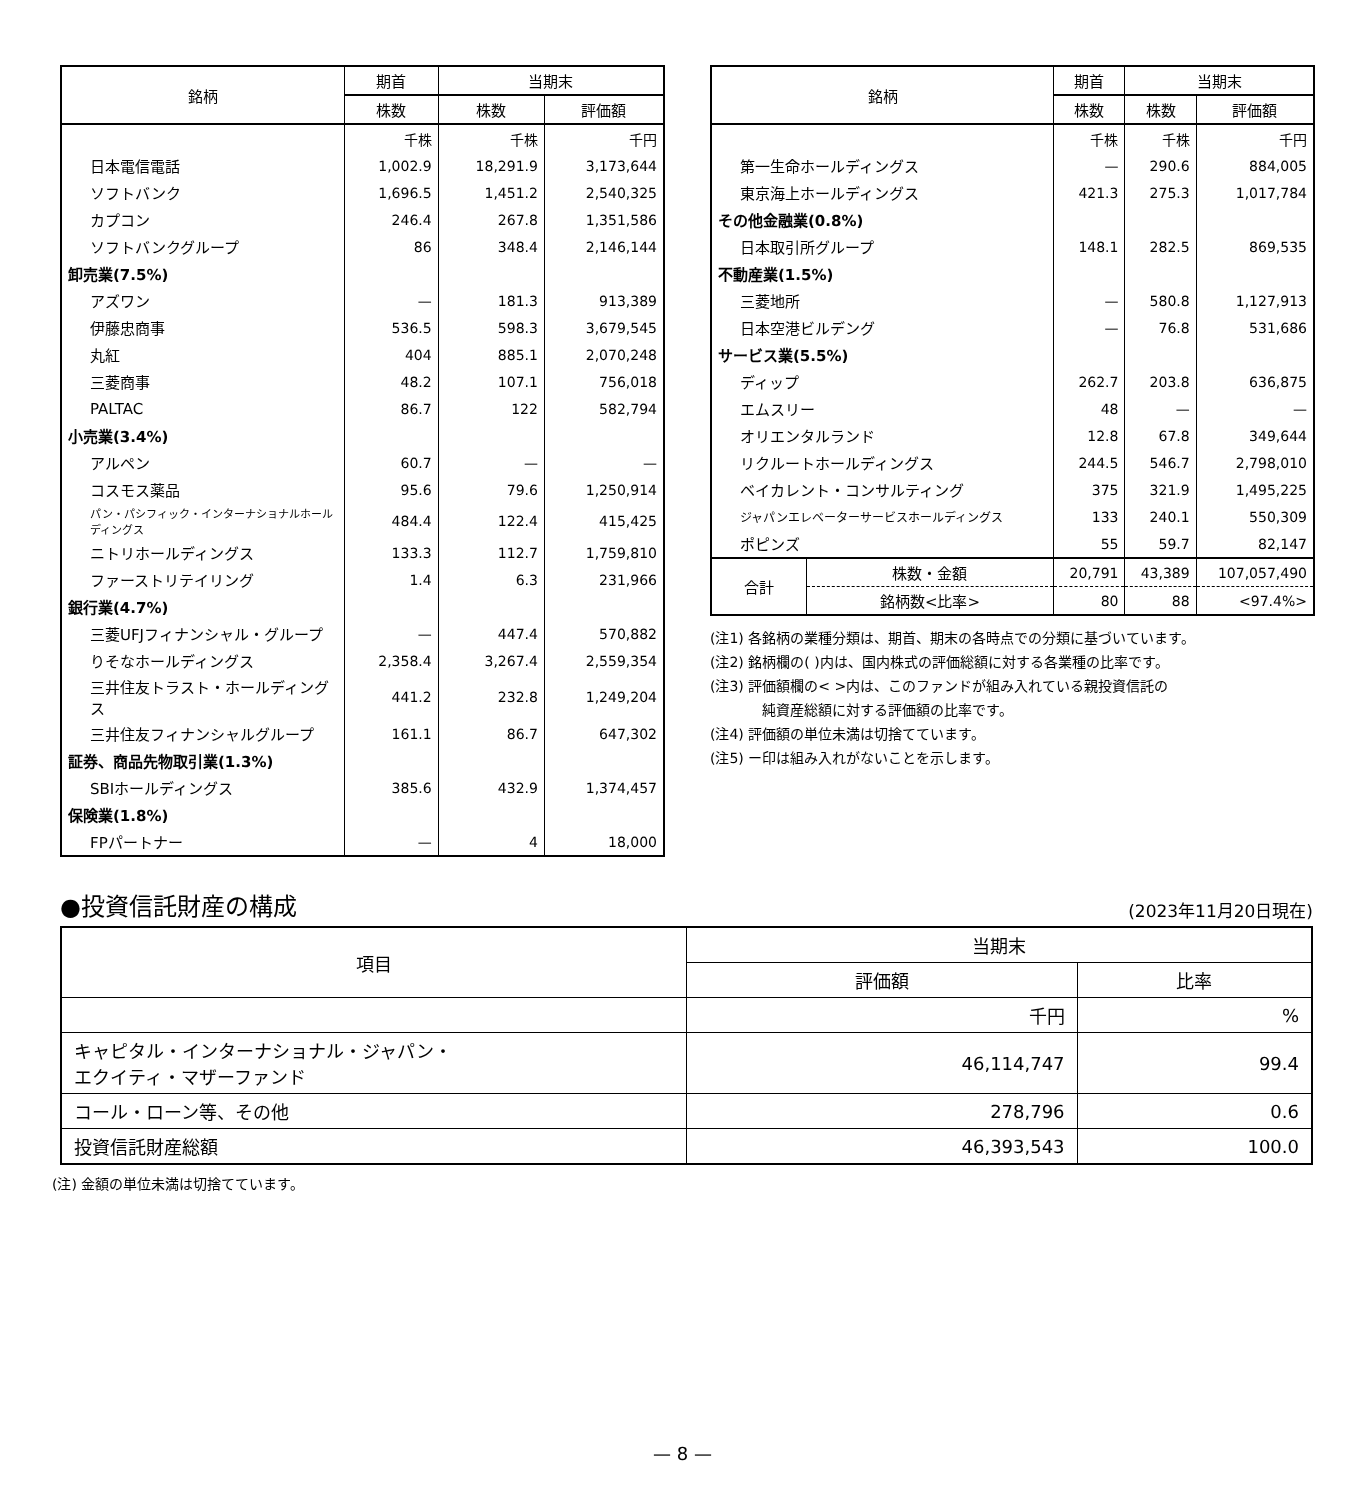| 銘柄 | 期首 | 当期末 | |
| --- | --- | --- | --- |
| | 株数 | 株数 | 評価額 |
| | 千株 | 千株 | 千円 |
| 日本電信電話 | 1,002.9 | 18,291.9 | 3,173,644 |
| ソフトバンク | 1,696.5 | 1,451.2 | 2,540,325 |
| カプコン | 246.4 | 267.8 | 1,351,586 |
| ソフトバンクグループ | 86 | 348.4 | 2,146,144 |
| 卸売業(7.5%) | | | |
| アズワン | — | 181.3 | 913,389 |
| 伊藤忠商事 | 536.5 | 598.3 | 3,679,545 |
| 丸紅 | 404 | 885.1 | 2,070,248 |
| 三菱商事 | 48.2 | 107.1 | 756,018 |
| PALTAC | 86.7 | 122 | 582,794 |
| 小売業(3.4%) | | | |
| アルペン | 60.7 | — | — |
| コスモス薬品 | 95.6 | 79.6 | 1,250,914 |
| パン・パシフィック・インターナショナルホールディングス | 484.4 | 122.4 | 415,425 |
| ニトリホールディングス | 133.3 | 112.7 | 1,759,810 |
| ファーストリテイリング | 1.4 | 6.3 | 231,966 |
| 銀行業(4.7%) | | | |
| 三菱UFJフィナンシャル・グループ | — | 447.4 | 570,882 |
| りそなホールディングス | 2,358.4 | 3,267.4 | 2,559,354 |
| 三井住友トラスト・ホールディングス | 441.2 | 232.8 | 1,249,204 |
| 三井住友フィナンシャルグループ | 161.1 | 86.7 | 647,302 |
| 証券、商品先物取引業(1.3%) | | | |
| SBIホールディングス | 385.6 | 432.9 | 1,374,457 |
| 保険業(1.8%) | | | |
| FPパートナー | — | 4 | 18,000 |
| 銘柄 | | 期首 | 当期末 | |
| --- | --- | --- | --- | --- |
| | | 株数 | 株数 | 評価額 |
| | | 千株 | 千株 | 千円 |
| 第一生命ホールディングス | | — | 290.6 | 884,005 |
| 東京海上ホールディングス | | 421.3 | 275.3 | 1,017,784 |
| その他金融業(0.8%) | | | | |
| 日本取引所グループ | | 148.1 | 282.5 | 869,535 |
| 不動産業(1.5%) | | | | |
| 三菱地所 | | — | 580.8 | 1,127,913 |
| 日本空港ビルデング | | — | 76.8 | 531,686 |
| サービス業(5.5%) | | | | |
| ディップ | | 262.7 | 203.8 | 636,875 |
| エムスリー | | 48 | — | — |
| オリエンタルランド | | 12.8 | 67.8 | 349,644 |
| リクルートホールディングス | | 244.5 | 546.7 | 2,798,010 |
| ベイカレント・コンサルティング | | 375 | 321.9 | 1,495,225 |
| ジャパンエレベーターサービスホールディングス | | 133 | 240.1 | 550,309 |
| ポピンズ | | 55 | 59.7 | 82,147 |
| 合計 | 株数・金額 | 20,791 | 43,389 | 107,057,490 |
| | 銘柄数<比率> | 80 | 88 | <97.4%> |
(注1) 各銘柄の業種分類は、期首、期末の各時点での分類に基づいています。
(注2) 銘柄欄の( )内は、国内株式の評価総額に対する各業種の比率です。
(注3) 評価額欄の< >内は、このファンドが組み入れている親投資信託の
純資産総額に対する評価額の比率です。
(注4) 評価額の単位未満は切捨てています。
(注5) ー印は組み入れがないことを示します。
●投資信託財産の構成
(2023年11月20日現在)
| 項目 | 当期末 | |
| --- | --- | --- |
| | 評価額 | 比率 |
| | 千円 | % |
| キャピタル・インターナショナル・ジャパン・ エクイティ・マザーファンド | 46,114,747 | 99.4 |
| コール・ローン等、その他 | 278,796 | 0.6 |
| 投資信託財産総額 | 46,393,543 | 100.0 |
(注) 金額の単位未満は切捨てています。
— 8 —